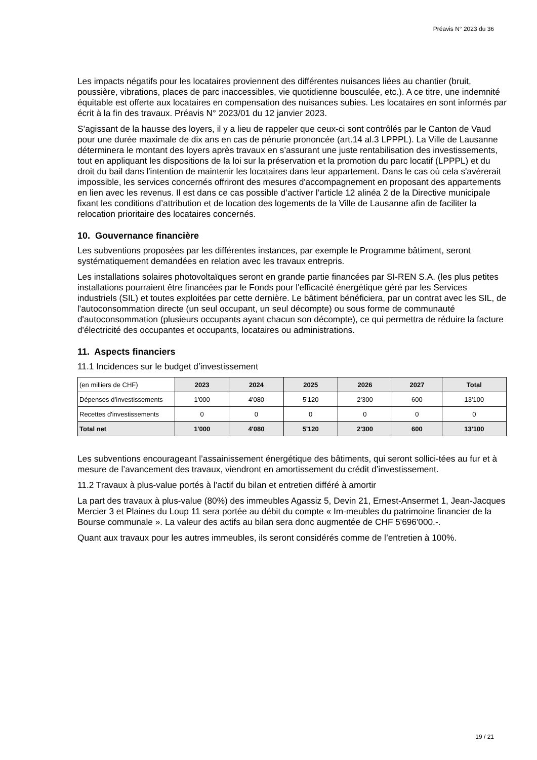Préavis N° 2023 du 36
Les impacts négatifs pour les locataires proviennent des différentes nuisances liées au chantier (bruit, poussière, vibrations, places de parc inaccessibles, vie quotidienne bousculée, etc.). A ce titre, une indemnité équitable est offerte aux locataires en compensation des nuisances subies. Les locataires en sont informés par écrit à la fin des travaux. Préavis N° 2023/01 du 12 janvier 2023.
S’agissant de la hausse des loyers, il y a lieu de rappeler que ceux-ci sont contrôlés par le Canton de Vaud pour une durée maximale de dix ans en cas de pénurie prononcée (art.14 al.3 LPPPL). La Ville de Lausanne déterminera le montant des loyers après travaux en s’assurant une juste rentabilisation des investissements, tout en appliquant les dispositions de la loi sur la préservation et la promotion du parc locatif (LPPPL) et du droit du bail dans l'intention de maintenir les locataires dans leur appartement. Dans le cas où cela s'avérerait impossible, les services concernés offriront des mesures d'accompagnement en proposant des appartements en lien avec les revenus. Il est dans ce cas possible d’activer l’article 12 alinéa 2 de la Directive municipale fixant les conditions d’attribution et de location des logements de la Ville de Lausanne afin de faciliter la relocation prioritaire des locataires concernés.
10. Gouvernance financière
Les subventions proposées par les différentes instances, par exemple le Programme bâtiment, seront systématiquement demandées en relation avec les travaux entrepris.
Les installations solaires photovoltaïques seront en grande partie financées par SI-REN S.A. (les plus petites installations pourraient être financées par le Fonds pour l'efficacité énergétique géré par les Services industriels (SIL) et toutes exploitées par cette dernière. Le bâtiment bénéficiera, par un contrat avec les SIL, de l'autoconsommation directe (un seul occupant, un seul décompte) ou sous forme de communauté d'autoconsommation (plusieurs occupants ayant chacun son décompte), ce qui permettra de réduire la facture d'électricité des occupantes et occupants, locataires ou administrations.
11. Aspects financiers
11.1 Incidences sur le budget d’investissement
| (en milliers de CHF) | 2023 | 2024 | 2025 | 2026 | 2027 | Total |
| Dépenses d’investissements | 1'000 | 4'080 | 5'120 | 2'300 | 600 | 13'100 |
| Recettes d'investissements | 0 | 0 | 0 | 0 | 0 | 0 |
| Total net | 1'000 | 4'080 | 5'120 | 2'300 | 600 | 13'100 |
Les subventions encourageant l’assainissement énergétique des bâtiments, qui seront sollici-tées au fur et à mesure de l’avancement des travaux, viendront en amortissement du crédit d’investissement.
11.2 Travaux à plus-value portés à l’actif du bilan et entretien différé à amortir
La part des travaux à plus-value (80%) des immeubles Agassiz 5, Devin 21, Ernest-Ansermet 1, Jean-Jacques Mercier 3 et Plaines du Loup 11 sera portée au débit du compte « Im-meubles du patrimoine financier de la Bourse communale ». La valeur des actifs au bilan sera donc augmentée de CHF 5'696'000.-.
Quant aux travaux pour les autres immeubles, ils seront considérés comme de l’entretien à 100%.
19 / 21